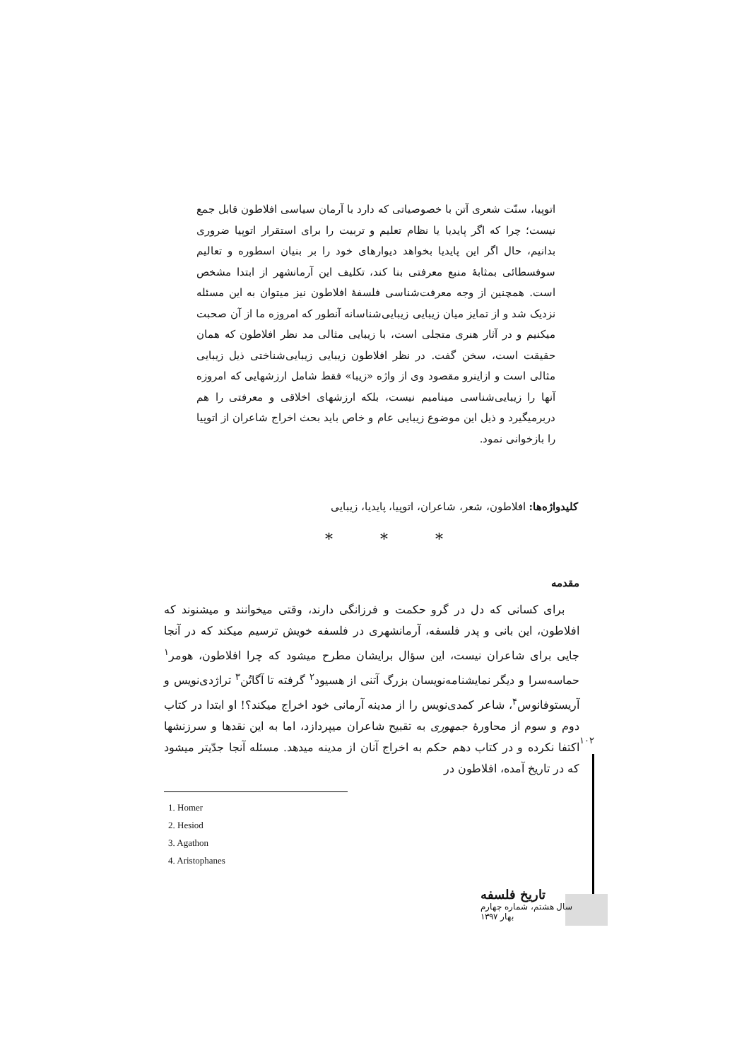اتوپیا، سنّت شعری آتن با خصوصیاتی که دارد با آرمان سیاسی افلاطون قابل جمع نیست؛ چرا که اگر پایدیا یا نظام تعلیم و تربیت را برای استقرار اتوپیا ضروری بدانیم، حال اگر این پایدیا بخواهد دیوارهای خود را بر بنیان اسطوره و تعالیم سوفسطائی بمثابهٔ منبع معرفتی بنا کند، تکلیف این آرمانشهر از ابتدا مشخص است. همچنین از وجه معرفت‌شناسی فلسفهٔ افلاطون نیز میتوان به این مسئله نزدیک شد و از تمایز میان زیبایی زیبایی‌شناسانه آنطور که امروزه ما از آن صحبت میکنیم و در آثار هنری متجلی است، با زیبایی مثالی مد نظر افلاطون که همان حقیقت است، سخن گفت. در نظر افلاطون زیبایی زیبایی‌شناختی ذیل زیبایی مثالی است و ازاینرو مقصود وی از واژه «زیبا» فقط شامل ارزشهایی که امروزه آنها را زیبایی‌شناسی مینامیم نیست، بلکه ارزشهای اخلاقی و معرفتی را هم دربرمیگیرد و ذیل این موضوع زیبایی عام و خاص باید بحث اخراج شاعران از اتوپیا را بازخوانی نمود.
کلیدواژه‌ها: افلاطون، شعر، شاعران، اتوپیا، پایدیا، زیبایی
* * *
مقدمه
برای کسانی که دل در گرو حکمت و فرزانگی دارند، وقتی میخوانند و میشنوند که افلاطون، این بانی و پدر فلسفه، آرمانشهری در فلسفه خویش ترسیم میکند که در آنجا جایی برای شاعران نیست، این سؤال برایشان مطرح میشود که چرا افلاطون، هومر<sup>۱</sup> حماسه‌سرا و دیگر نمایشنامه‌نویسان بزرگ آتنی از هسیود<sup>۲</sup> گرفته تا آگاتُن<sup>۳</sup> تراژدی‌نویس و آریستوفانوس<sup>۴</sup>، شاعر کمدی‌نویس را از مدینه آرمانی خود اخراج میکند؟! او ابتدا در کتاب دوم و سوم از محاورهٔ جمهوری به تقبیح شاعران میپردازد، اما به این نقدها و سرزنشها اکتفا نکرده و در کتاب دهم حکم به اخراج آنان از مدینه میدهد. مسئله آنجا جدّیتر میشود که در تاریخ آمده، افلاطون در
۱۰۲
1. Homer
2. Hesiod
3. Agathon
4. Aristophanes
تاریخ فلسفه
سال هشتم، شماره چهارم
بهار ۱۳۹۷